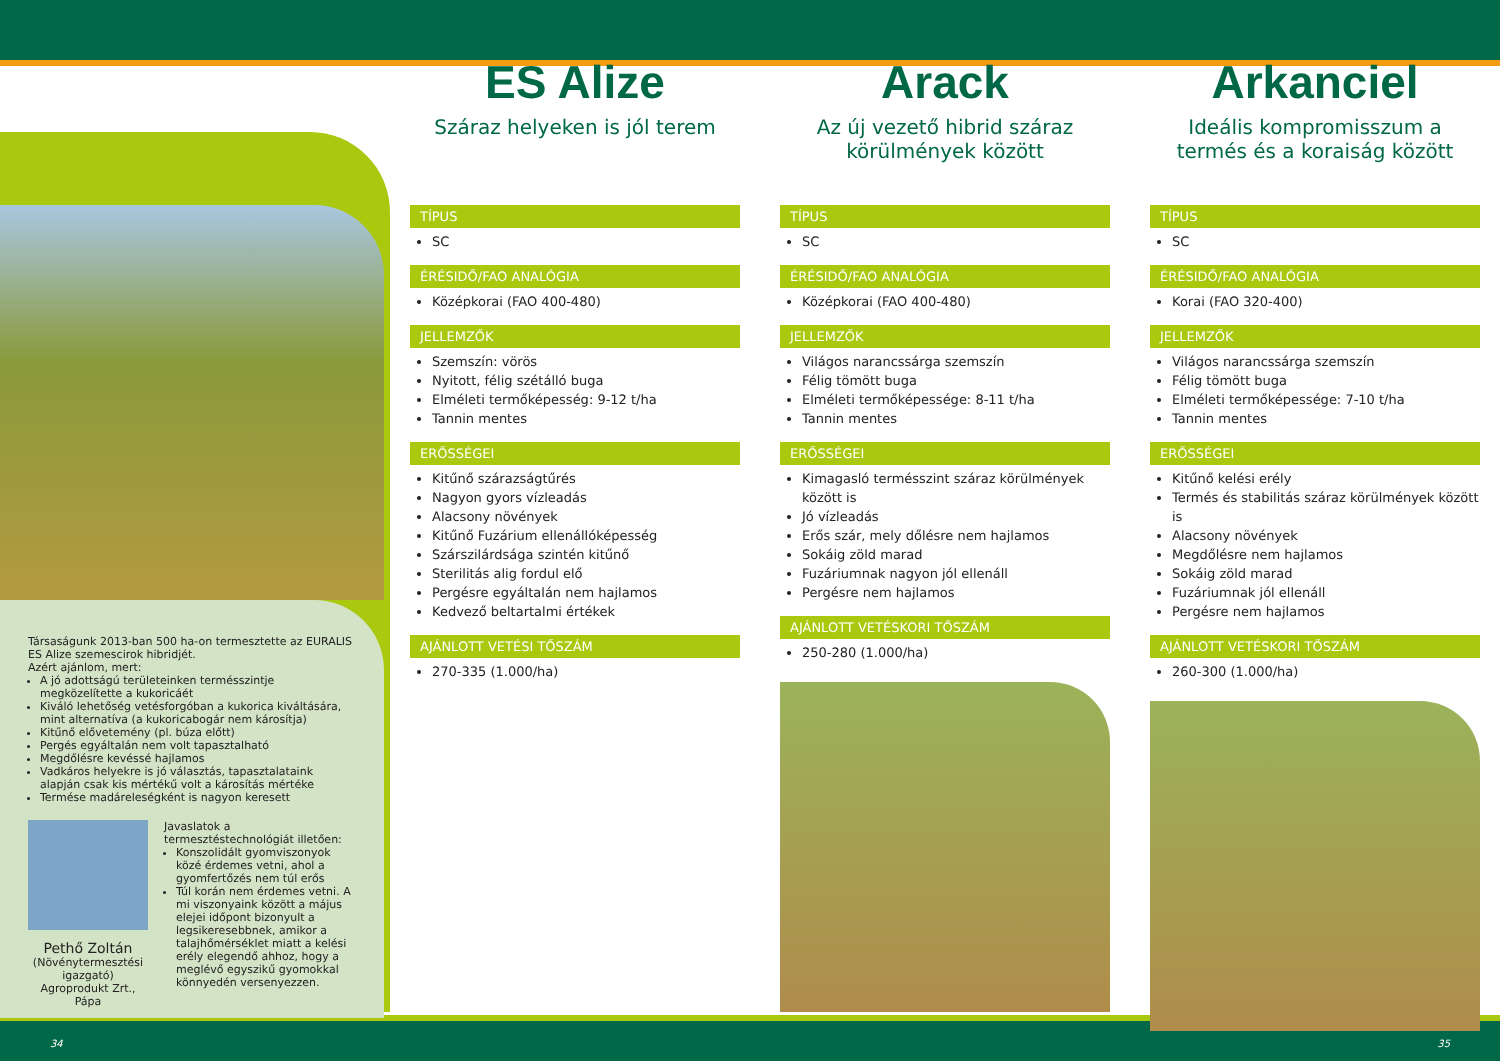Társaságunk 2013-ban 500 ha-on termesztette az EURALIS ES Alize szemescirok hibridjét.
Azért ajánlom, mert:
A jó adottságú területeinken termésszintje megközelítette a kukoricáét
Kiváló lehetőség vetésforgóban a kukorica kiváltására, mint alternatíva (a kukoricabogár nem károsítja)
Kitűnő elővetemény (pl. búza előtt)
Pergés egyáltalán nem volt tapasztalható
Megdőlésre kevéssé hajlamos
Vadkáros helyekre is jó választás, tapasztalataink alapján csak kis mértékű volt a károsítás mértéke
Termése madáreleségként is nagyon keresett
Pethő Zoltán
(Növénytermesztési igazgató)
Agroprodukt Zrt., Pápa
Javaslatok a termesztéstechnológiát illetően:
Konszolidált gyomviszonyok közé érdemes vetni, ahol a gyomfertőzés nem túl erős
Túl korán nem érdemes vetni. A mi viszonyaink között a május elejei időpont bizonyult a legsikeresebbnek, amikor a talajhőmérséklet miatt a kelési erély elegendő ahhoz, hogy a meglévő egyszikű gyomokkal könnyedén versenyezzen.
ES Alize
Száraz helyeken is jól terem
TÍPUS
SC
ÉRÉSIDŐ/FAO ANALÓGIA
Középkorai (FAO 400-480)
JELLEMZŐK
Szemszín: vörös
Nyitott, félig szétálló buga
Elméleti termőképesség: 9-12 t/ha
Tannin mentes
ERŐSSÉGEI
Kitűnő szárazságtűrés
Nagyon gyors vízleadás
Alacsony növények
Kitűnő Fuzárium ellenállóképesség
Szárszilárdsága szintén kitűnő
Sterilitás alig fordul elő
Pergésre egyáltalán nem hajlamos
Kedvező beltartalmi értékek
AJÁNLOTT VETÉSI TŐSZÁM
270-335 (1.000/ha)
Arack
Az új vezető hibrid száraz körülmények között
TÍPUS
SC
ÉRÉSIDŐ/FAO ANALÓGIA
Középkorai (FAO 400-480)
JELLEMZŐK
Világos narancssárga szemszín
Félig tömött buga
Elméleti termőképessége: 8-11 t/ha
Tannin mentes
ERŐSSÉGEI
Kimagasló termésszint száraz körülmények között is
Jó vízleadás
Erős szár, mely dőlésre nem hajlamos
Sokáig zöld marad
Fuzáriumnak nagyon jól ellenáll
Pergésre nem hajlamos
AJÁNLOTT VETÉSKORI TŐSZÁM
250-280 (1.000/ha)
Arkanciel
Ideális kompromisszum a termés és a koraiság között
TÍPUS
SC
ÉRÉSIDŐ/FAO ANALÓGIA
Korai (FAO 320-400)
JELLEMZŐK
Világos narancssárga szemszín
Félig tömött buga
Elméleti termőképessége: 7-10 t/ha
Tannin mentes
ERŐSSÉGEI
Kitűnő kelési erély
Termés és stabilitás száraz körülmények között is
Alacsony növények
Megdőlésre nem hajlamos
Sokáig zöld marad
Fuzáriumnak jól ellenáll
Pergésre nem hajlamos
AJÁNLOTT VETÉSKORI TŐSZÁM
260-300 (1.000/ha)
34 35